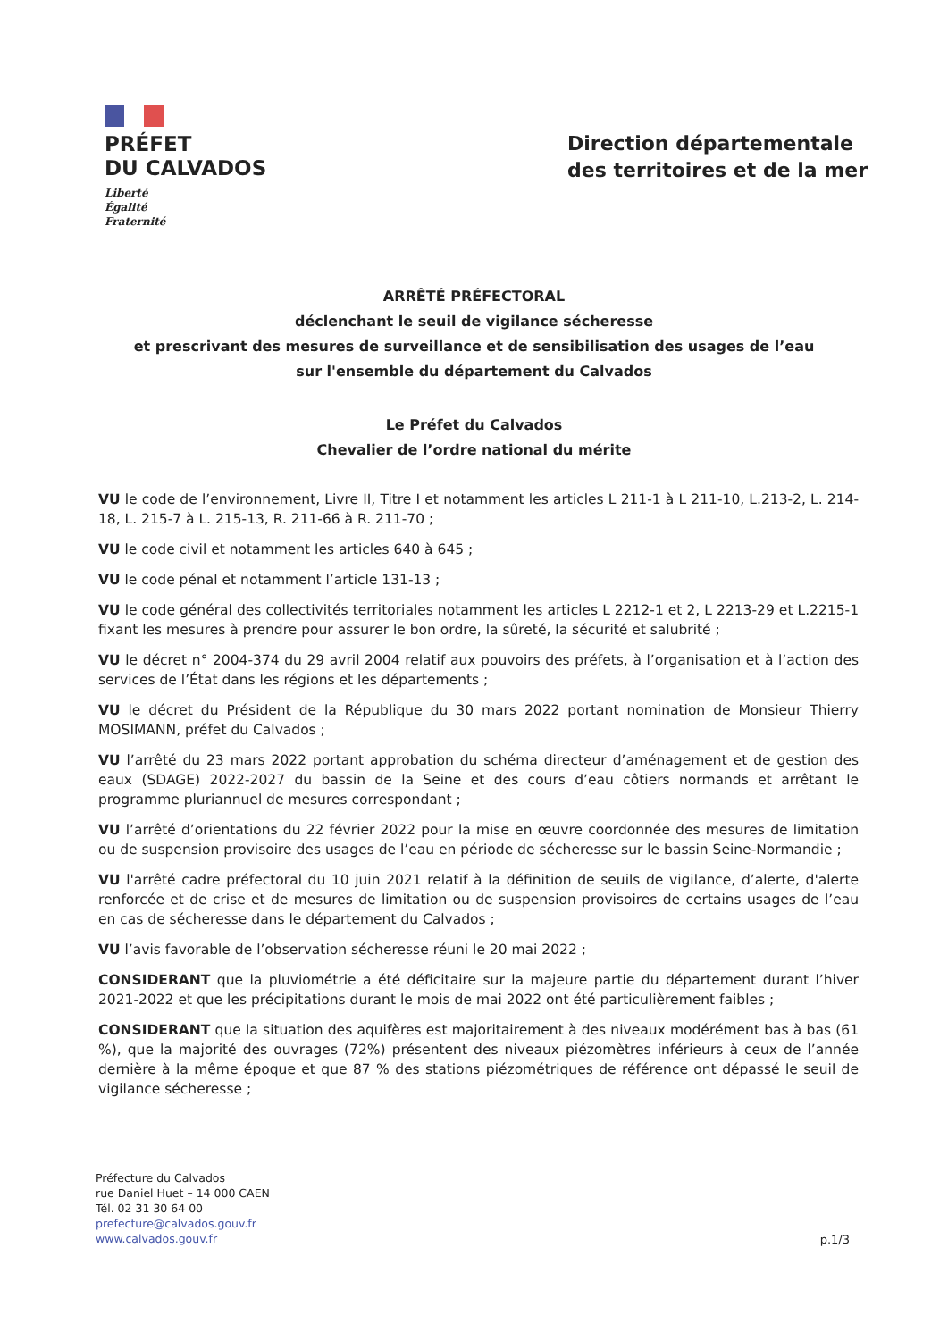PRÉFET
DU CALVADOS
Liberté
Égalité
Fraternité
Direction départementale
des territoires et de la mer
ARRÊTÉ PRÉFECTORAL
déclenchant le seuil de vigilance sécheresse
et prescrivant des mesures de surveillance et de sensibilisation des usages de l’eau
sur l'ensemble du département du Calvados
Le Préfet du Calvados
Chevalier de l’ordre national du mérite
VU le code de l’environnement, Livre II, Titre I et notamment les articles L 211-1 à L 211-10, L.213-2, L. 214-18, L. 215-7 à L. 215-13, R. 211-66 à R. 211-70 ;
VU le code civil et notamment les articles 640 à 645 ;
VU le code pénal et notamment l’article 131-13 ;
VU le code général des collectivités territoriales notamment les articles L 2212-1 et 2, L 2213-29 et L.2215-1 fixant les mesures à prendre pour assurer le bon ordre, la sûreté, la sécurité et salubrité ;
VU le décret n° 2004-374 du 29 avril 2004 relatif aux pouvoirs des préfets, à l’organisation et à l’action des services de l’État dans les régions et les départements ;
VU le décret du Président de la République du 30 mars 2022 portant nomination de Monsieur Thierry MOSIMANN, préfet du Calvados ;
VU l’arrêté du 23 mars 2022 portant approbation du schéma directeur d’aménagement et de gestion des eaux (SDAGE) 2022-2027 du bassin de la Seine et des cours d’eau côtiers normands et arrêtant le programme pluriannuel de mesures correspondant ;
VU l’arrêté d’orientations du 22 février 2022 pour la mise en œuvre coordonnée des mesures de limitation ou de suspension provisoire des usages de l’eau en période de sécheresse sur le bassin Seine-Normandie ;
VU l'arrêté cadre préfectoral du 10 juin 2021 relatif à la définition de seuils de vigilance, d’alerte, d'alerte renforcée et de crise et de mesures de limitation ou de suspension provisoires de certains usages de l’eau en cas de sécheresse dans le département du Calvados ;
VU l’avis favorable de l’observation sécheresse réuni le 20 mai 2022 ;
CONSIDERANT que la pluviométrie a été déficitaire sur la majeure partie du département durant l’hiver 2021-2022 et que les précipitations durant le mois de mai 2022 ont été particulièrement faibles ;
CONSIDERANT que la situation des aquifères est majoritairement à des niveaux modérément bas à bas (61 %), que la majorité des ouvrages (72%) présentent des niveaux piézomètres inférieurs à ceux de l’année dernière à la même époque et que 87 % des stations piézométriques de référence ont dépassé le seuil de vigilance sécheresse ;
Préfecture du Calvados
rue Daniel Huet – 14 000 CAEN
Tél. 02 31 30 64 00
prefecture@calvados.gouv.fr
www.calvados.gouv.fr
p.1/3